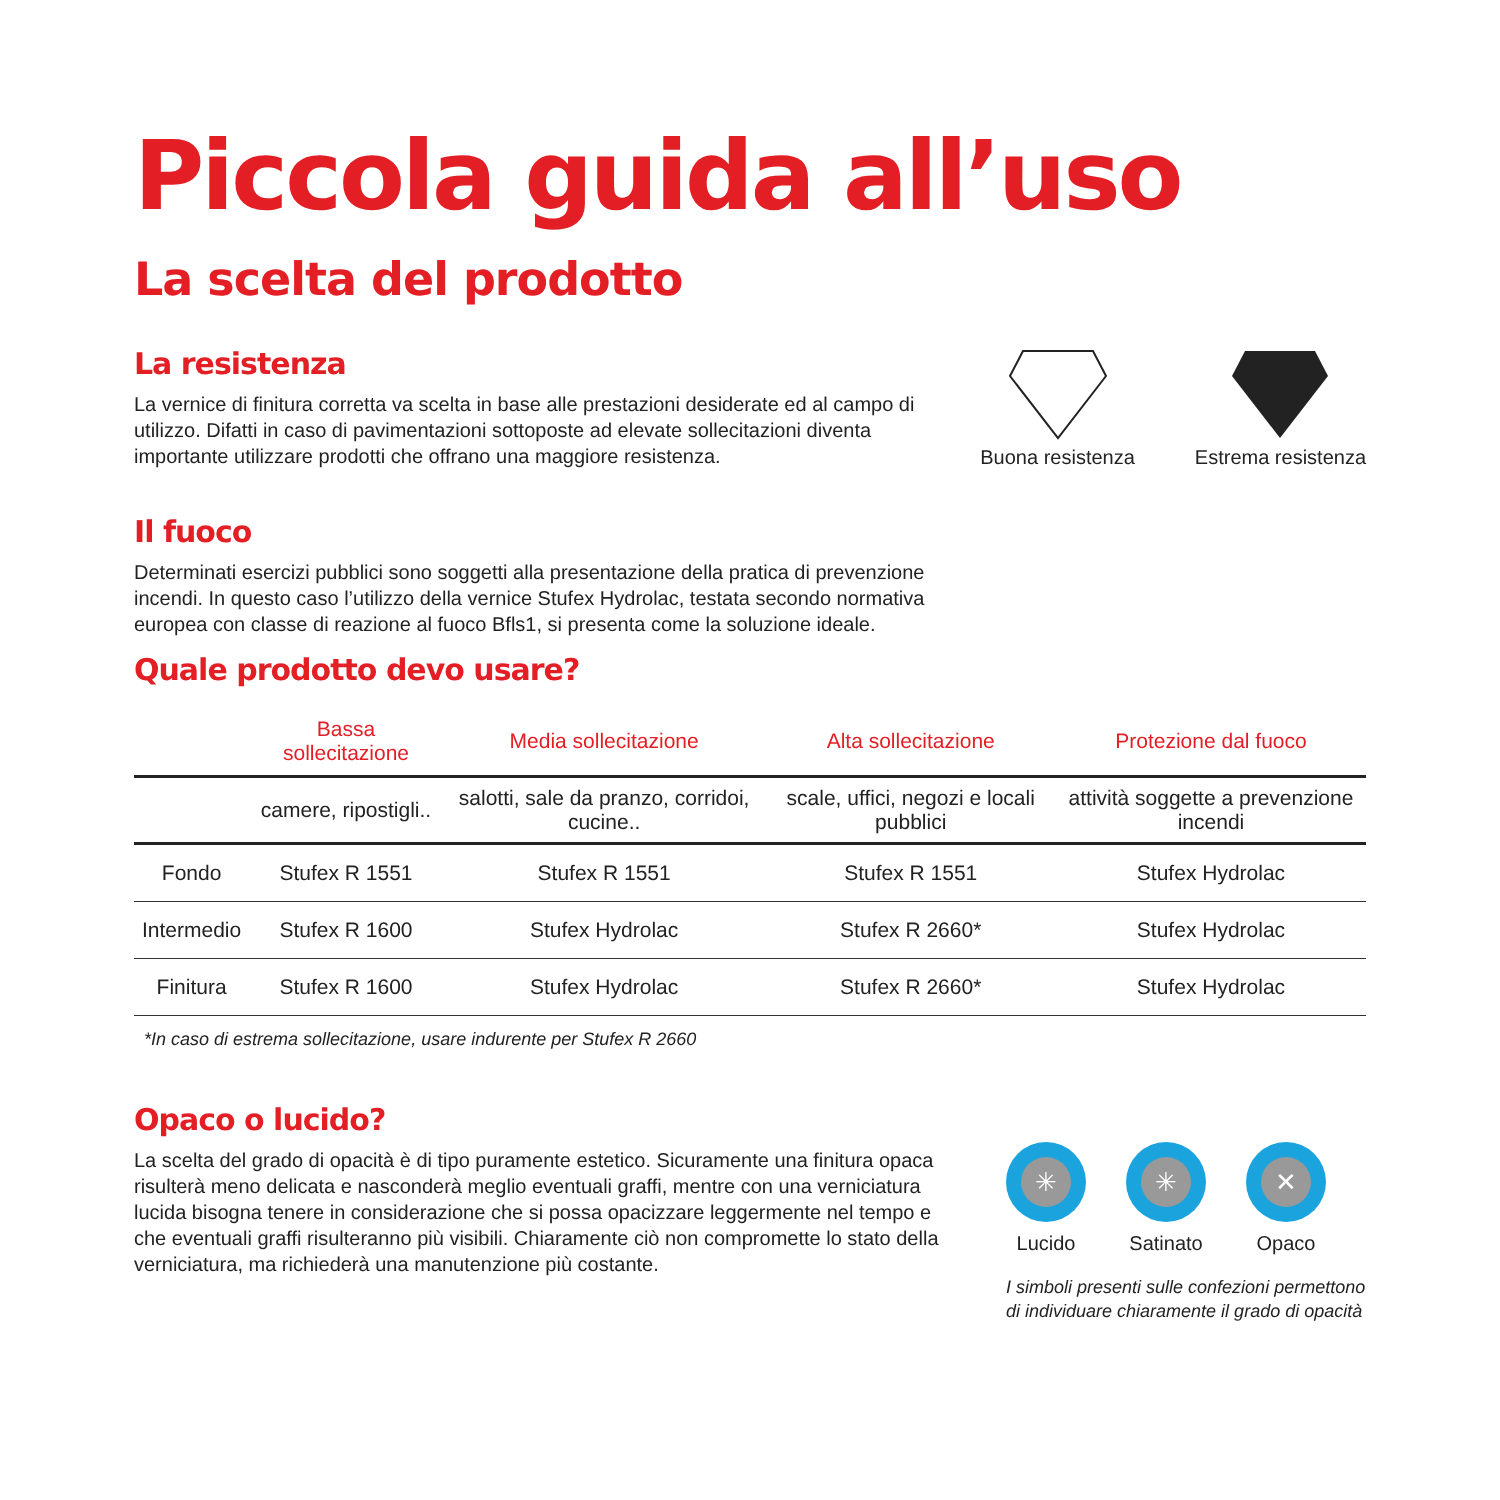Piccola guida all’uso
La scelta del prodotto
La resistenza
La vernice di finitura corretta va scelta in base alle prestazioni desiderate ed al campo di utilizzo. Difatti in caso di pavimentazioni sottoposte ad elevate sollecitazioni diventa importante utilizzare prodotti che offrano una maggiore resistenza.
Buona resistenza
Estrema resistenza
Il fuoco
Determinati esercizi pubblici sono soggetti alla presentazione della pratica di prevenzione incendi. In questo caso l’utilizzo della vernice Stufex Hydrolac, testata secondo normativa europea con classe di reazione al fuoco Bfls1, si presenta come la soluzione ideale.
Quale prodotto devo usare?
| | Bassa sollecitazione | Media sollecitazione | Alta sollecitazione | Protezione dal fuoco |
| --- | --- | --- | --- | --- |
| | camere, ripostigli.. | salotti, sale da pranzo, corridoi, cucine.. | scale, uffici, negozi e locali pubblici | attività soggette a prevenzione incendi |
| Fondo | Stufex R 1551 | Stufex R 1551 | Stufex R 1551 | Stufex Hydrolac |
| Intermedio | Stufex R 1600 | Stufex Hydrolac | Stufex R 2660* | Stufex Hydrolac |
| Finitura | Stufex R 1600 | Stufex Hydrolac | Stufex R 2660* | Stufex Hydrolac |
*In caso di estrema sollecitazione, usare indurente per Stufex R 2660
Opaco o lucido?
La scelta del grado di opacità è di tipo puramente estetico. Sicuramente una finitura opaca risulterà meno delicata e nasconderà meglio eventuali graffi, mentre con una verniciatura lucida bisogna tenere in considerazione che si possa opacizzare leggermente nel tempo e che eventuali graffi risulteranno più visibili. Chiaramente ciò non compromette lo stato della verniciatura, ma richiederà una manutenzione più costante.
✳
Lucido
✳
Satinato
✕
Opaco
I simboli presenti sulle confezioni permettono di individuare chiaramente il grado di opacità